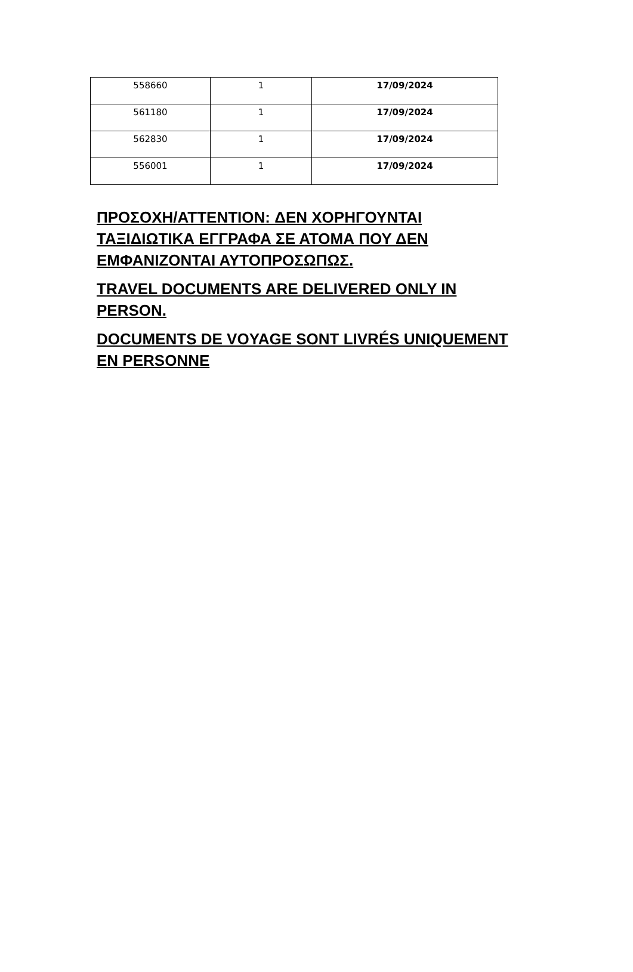| 558660 | 1 | 17/09/2024 |
| 561180 | 1 | 17/09/2024 |
| 562830 | 1 | 17/09/2024 |
| 556001 | 1 | 17/09/2024 |
ΠΡΟΣΟΧΗ/ATTENTION: ΔΕΝ ΧΟΡΗΓΟΥΝΤΑΙ ΤΑΞΙΔΙΩΤΙΚΑ ΕΓΓΡΑΦΑ ΣΕ ΑΤΟΜΑ ΠΟΥ ΔΕΝ ΕΜΦΑΝΙΖΟΝΤΑΙ ΑΥΤΟΠΡΟΣΩΠΩΣ.
TRAVEL DOCUMENTS ARE DELIVERED ONLY IN PERSON.
DOCUMENTS DE VOYAGE SONT LIVRÉS UNIQUEMENT EN PERSONNE